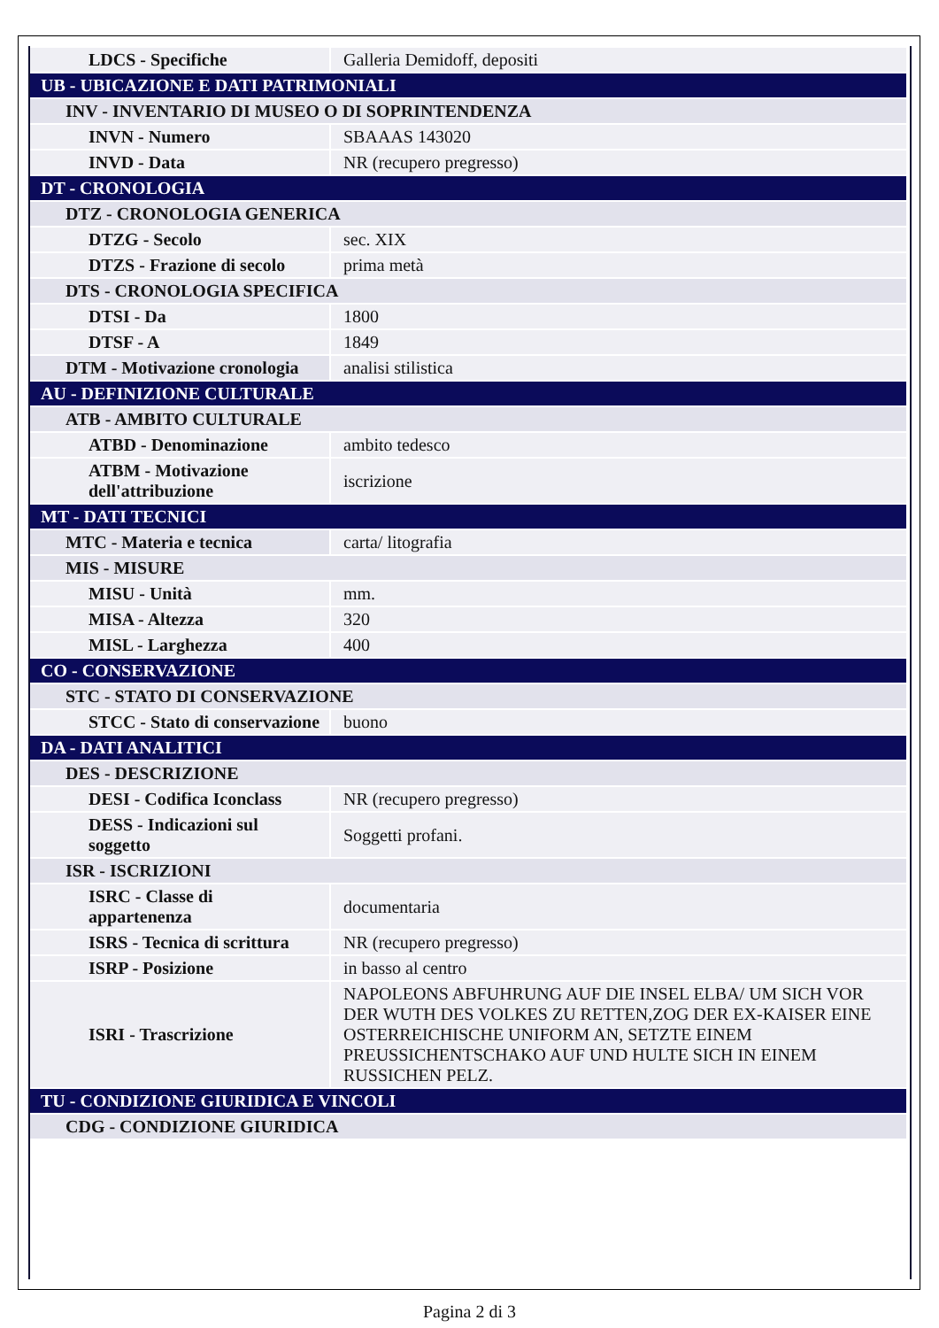| LDCS - Specifiche | Galleria Demidoff, depositi |
| UB - UBICAZIONE E DATI PATRIMONIALI | |
| INV - INVENTARIO DI MUSEO O DI SOPRINTENDENZA | |
| INVN - Numero | SBAAAS 143020 |
| INVD - Data | NR (recupero pregresso) |
| DT - CRONOLOGIA | |
| DTZ - CRONOLOGIA GENERICA | |
| DTZG - Secolo | sec. XIX |
| DTZS - Frazione di secolo | prima metà |
| DTS - CRONOLOGIA SPECIFICA | |
| DTSI - Da | 1800 |
| DTSF - A | 1849 |
| DTM - Motivazione cronologia | analisi stilistica |
| AU - DEFINIZIONE CULTURALE | |
| ATB - AMBITO CULTURALE | |
| ATBD - Denominazione | ambito tedesco |
| ATBM - Motivazione dell'attribuzione | iscrizione |
| MT - DATI TECNICI | |
| MTC - Materia e tecnica | carta/ litografia |
| MIS - MISURE | |
| MISU - Unità | mm. |
| MISA - Altezza | 320 |
| MISL - Larghezza | 400 |
| CO - CONSERVAZIONE | |
| STC - STATO DI CONSERVAZIONE | |
| STCC - Stato di conservazione | buono |
| DA - DATI ANALITICI | |
| DES - DESCRIZIONE | |
| DESI - Codifica Iconclass | NR (recupero pregresso) |
| DESS - Indicazioni sul soggetto | Soggetti profani. |
| ISR - ISCRIZIONI | |
| ISRC - Classe di appartenenza | documentaria |
| ISRS - Tecnica di scrittura | NR (recupero pregresso) |
| ISRP - Posizione | in basso al centro |
| ISRI - Trascrizione | NAPOLEONS ABFUHRUNG AUF DIE INSEL ELBA/ UM SICH VOR DER WUTH DES VOLKES ZU RETTEN,ZOG DER EX-KAISER EINE OSTERREICHISCHE UNIFORM AN, SETZTE EINEM PREUSSICHENTSCHAKO AUF UND HULTE SICH IN EINEM RUSSICHEN PELZ. |
| TU - CONDIZIONE GIURIDICA E VINCOLI | |
| CDG - CONDIZIONE GIURIDICA | |
Pagina 2 di 3